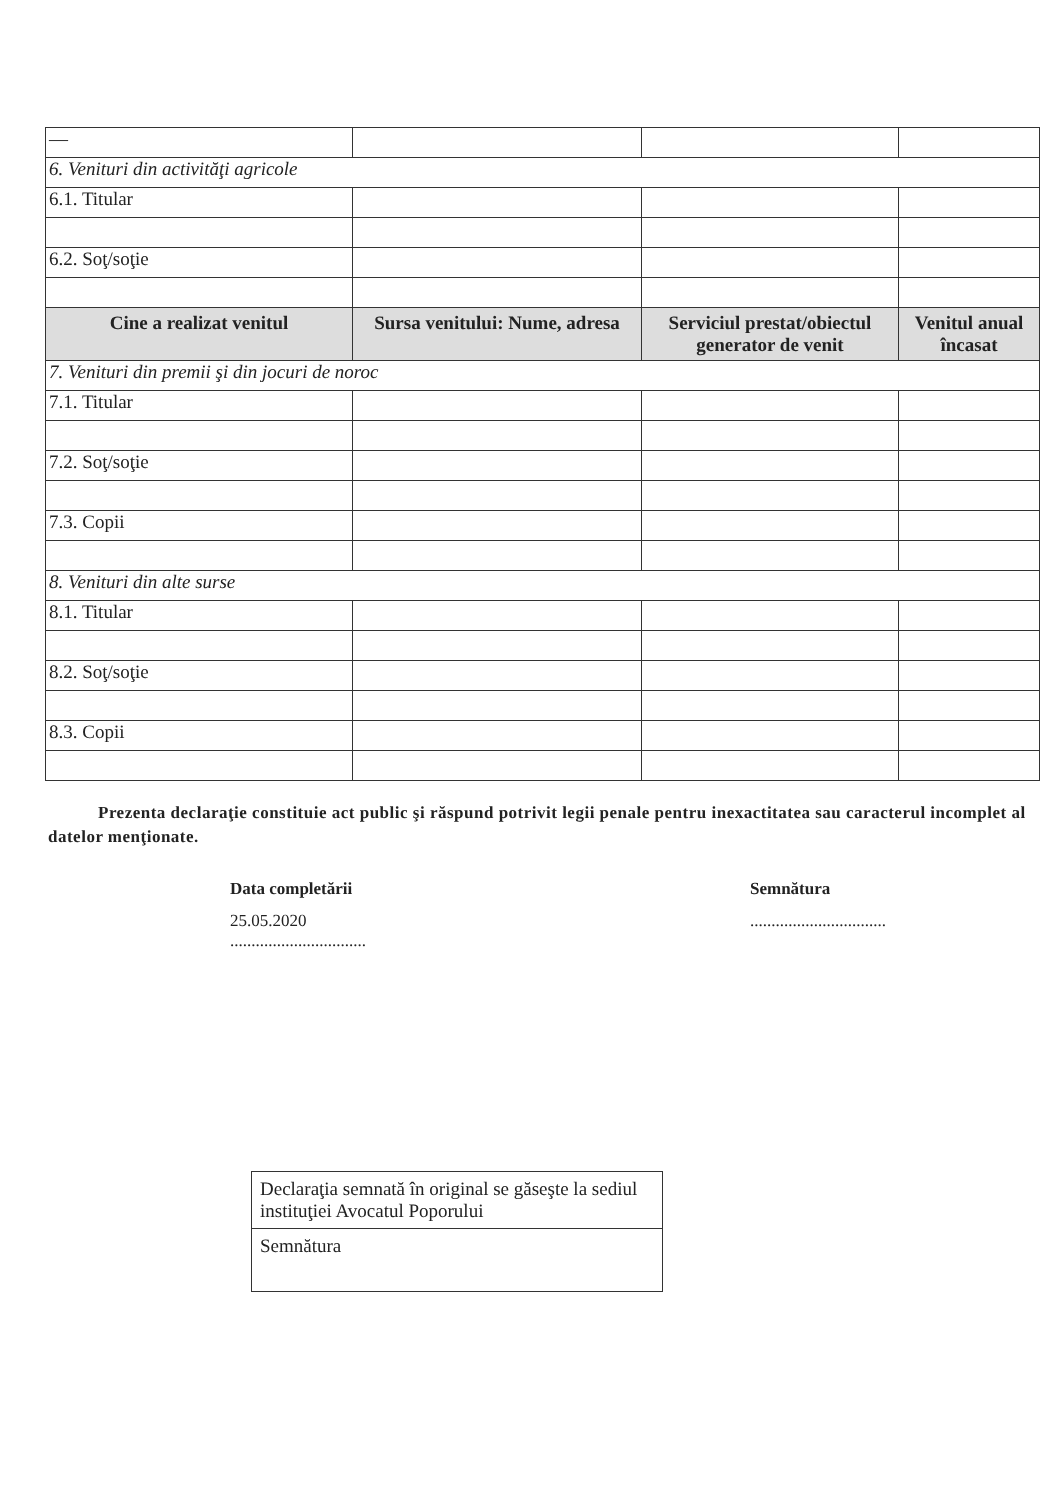| — | | | |
| 6. Venituri din activităţi agricole | | | |
| 6.1. Titular | | | |
| 6.2. Soţ/soţie | | | |
| Cine a realizat venitul | Sursa venitului: Nume, adresa | Serviciul prestat/obiectul generator de venit | Venitul anual încasat |
| 7. Venituri din premii şi din jocuri de noroc | | | |
| 7.1. Titular | | | |
| 7.2. Soţ/soţie | | | |
| 7.3. Copii | | | |
| 8. Venituri din alte surse | | | |
| 8.1. Titular | | | |
| 8.2. Soţ/soţie | | | |
| 8.3. Copii | | | |
Prezenta declaraţie constituie act public şi răspund potrivit legii penale pentru inexactitatea sau caracterul incomplet al datelor menţionate.
Data completării
25.05.2020
................................
Semnătura
................................
Declaraţia semnată în original se găseşte la sediul instituţiei Avocatul Poporului
Semnătura